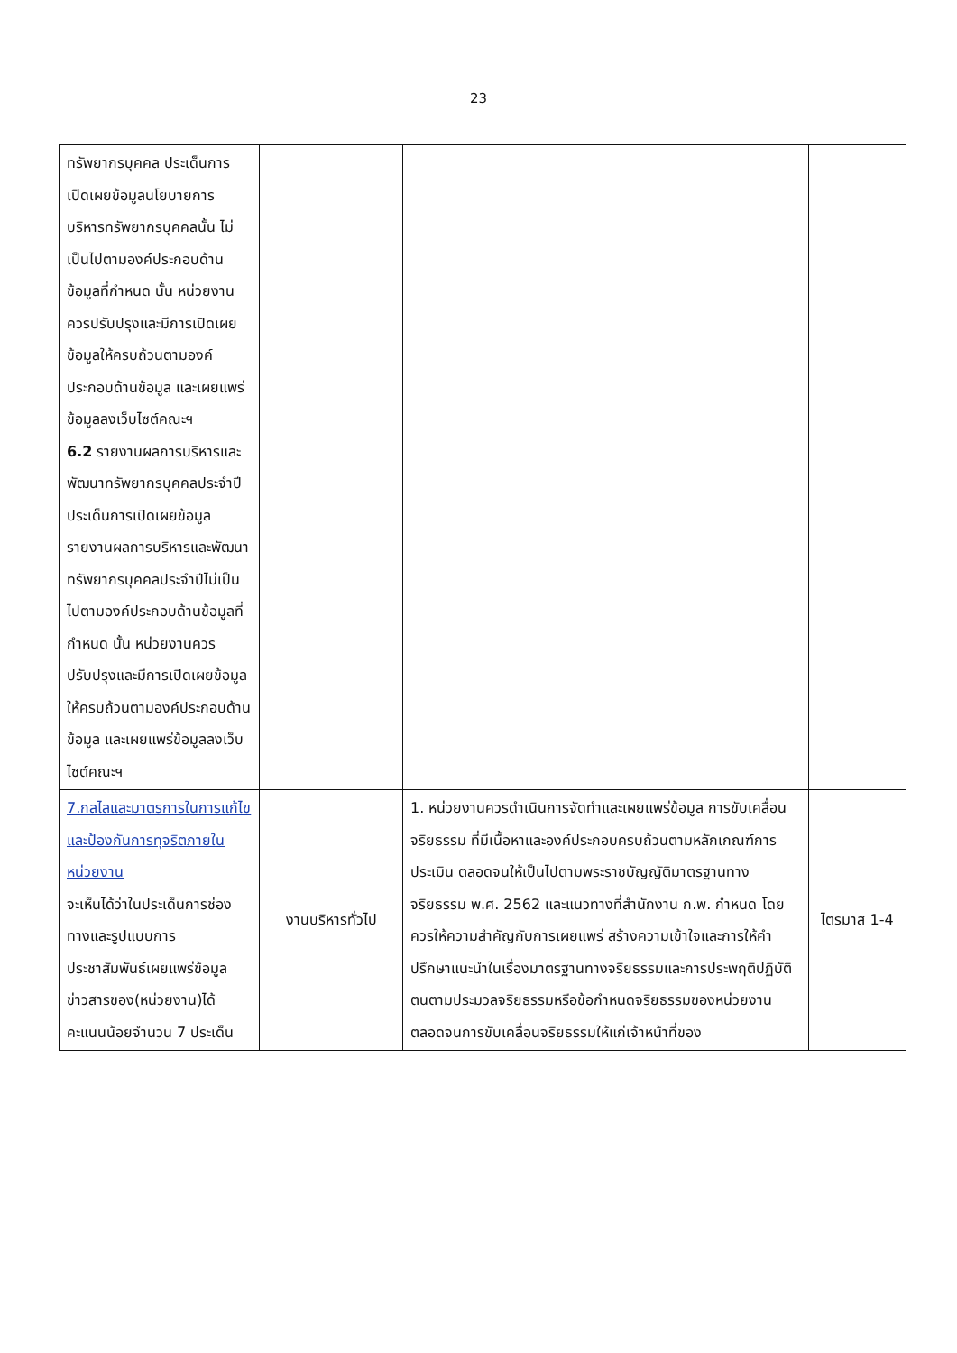23
| ทรัพยากรบุคคล ประเด็นการเปิดเผยข้อมูลนโยบายการบริหารทรัพยากรบุคคลนั้น ไม่เป็นไปตามองค์ประกอบด้านข้อมูลที่กำหนด นั้น หน่วยงานควรปรับปรุงและมีการเปิดเผยข้อมูลให้ครบถ้วนตามองค์ประกอบด้านข้อมูล และเผยแพร่ข้อมูลลงเว็บไซต์คณะฯ 6.2 รายงานผลการบริหารและพัฒนาทรัพยากรบุคคลประจำปี ประเด็นการเปิดเผยข้อมูลรายงานผลการบริหารและพัฒนาทรัพยากรบุคคลประจำปีไม่เป็นไปตามองค์ประกอบด้านข้อมูลที่กำหนด นั้น หน่วยงานควรปรับปรุงและมีการเปิดเผยข้อมูลให้ครบถ้วนตามองค์ประกอบด้านข้อมูล และเผยแพร่ข้อมูลลงเว็บไซต์คณะฯ | | | |
| 7.กลไลและมาตรการในการแก้ไขและป้องกันการทุจริตภายในหน่วยงาน จะเห็นได้ว่าในประเด็นการช่องทางและรูปแบบการประชาสัมพันธ์เผยแพร่ข้อมูลข่าวสารของ(หน่วยงาน)ได้คะแนนน้อยจำนวน 7 ประเด็น | งานบริหารทั่วไป | 1. หน่วยงานควรดำเนินการจัดทำและเผยแพร่ข้อมูล การขับเคลื่อนจริยธรรม ที่มีเนื้อหาและองค์ประกอบครบถ้วนตามหลักเกณฑ์การประเมิน ตลอดจนให้เป็นไปตามพระราชบัญญัติมาตรฐานทางจริยธรรม พ.ศ. 2562 และแนวทางที่สำนักงาน ก.พ. กำหนด โดยควรให้ความสำคัญกับการเผยแพร่ สร้างความเข้าใจและการให้คำปรึกษาแนะนำในเรื่องมาตรฐานทางจริยธรรมและการประพฤติปฏิบัติตนตามประมวลจริยธรรมหรือข้อกำหนดจริยธรรมของหน่วยงาน ตลอดจนการขับเคลื่อนจริยธรรมให้แก่เจ้าหน้าที่ของ | ไตรมาส 1-4 |